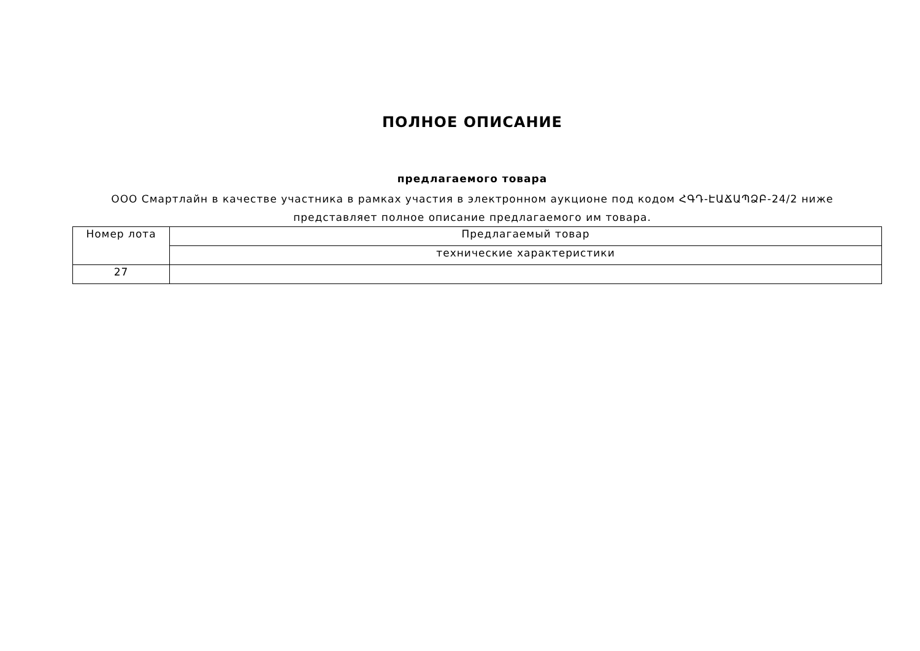ПОЛНОЕ ОПИСАНИЕ
предлагаемого товара
ООО Смартлайн в качестве участника в рамках участия в электронном аукционе под кодом ՀԳԴ-ԷԱՃԱՊՁԲ-24/2 ниже представляет полное описание предлагаемого им товара.
| Номер лота | Предлагаемый товар |
| | технические характеристики |
| 27 | |